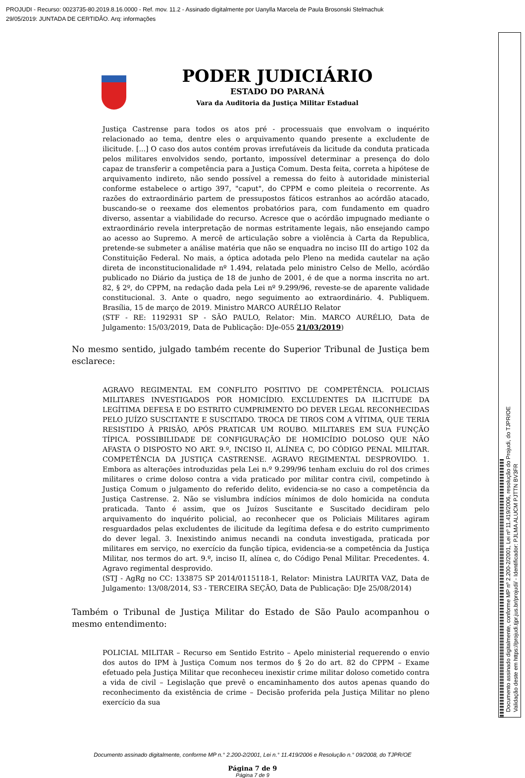PROJUDI - Recurso: 0023735-80.2019.8.16.0000 - Ref. mov. 11.2 - Assinado digitalmente por Uanylla Marcela de Paula Brosonski Stelmachuk
29/05/2019: JUNTADA DE CERTIDÃO. Arq: informações
PODER JUDICIÁRIO
ESTADO DO PARANÁ
Vara da Auditoria da Justiça Militar Estadual
Justiça Castrense para todos os atos pré - processuais que envolvam o inquérito relacionado ao tema, dentre eles o arquivamento quando presente a excludente de ilicitude. [...] O caso dos autos contém provas irrefutáveis da licitude da conduta praticada pelos militares envolvidos sendo, portanto, impossível determinar a presença do dolo capaz de transferir a competência para a Justiça Comum. Desta feita, correta a hipótese de arquivamento indireto, não sendo possível a remessa do feito à autoridade ministerial conforme estabelece o artigo 397, "caput", do CPPM e como pleiteia o recorrente. As razões do extraordinário partem de pressupostos fáticos estranhos ao acórdão atacado, buscando-se o reexame dos elementos probatórios para, com fundamento em quadro diverso, assentar a viabilidade do recurso. Acresce que o acórdão impugnado mediante o extraordinário revela interpretação de normas estritamente legais, não ensejando campo ao acesso ao Supremo. A mercê de articulação sobre a violência à Carta da Republica, pretende-se submeter a análise matéria que não se enquadra no inciso III do artigo 102 da Constituição Federal. No mais, a óptica adotada pelo Pleno na medida cautelar na ação direta de inconstitucionalidade nº 1.494, relatada pelo ministro Celso de Mello, acórdão publicado no Diário da justiça de 18 de junho de 2001, é de que a norma inscrita no art. 82, § 2º, do CPPM, na redação dada pela Lei nº 9.299/96, reveste-se de aparente validade constitucional. 3. Ante o quadro, nego seguimento ao extraordinário. 4. Publiquem. Brasília, 15 de março de 2019. Ministro MARCO AURÉLIO Relator
(STF - RE: 1192931 SP - SÃO PAULO, Relator: Min. MARCO AURÉLIO, Data de Julgamento: 15/03/2019, Data de Publicação: DJe-055 21/03/2019)
No mesmo sentido, julgado também recente do Superior Tribunal de Justiça bem esclarece:
AGRAVO REGIMENTAL EM CONFLITO POSITIVO DE COMPETÊNCIA. POLICIAIS MILITARES INVESTIGADOS POR HOMICÍDIO. EXCLUDENTES DA ILICITUDE DA LEGÍTIMA DEFESA E DO ESTRITO CUMPRIMENTO DO DEVER LEGAL RECONHECIDAS PELO JUÍZO SUSCITANTE E SUSCITADO. TROCA DE TIROS COM A VÍTIMA, QUE TERIA RESISTIDO À PRISÃO, APÓS PRATICAR UM ROUBO. MILITARES EM SUA FUNÇÃO TÍPICA. POSSIBILIDADE DE CONFIGURAÇÃO DE HOMICÍDIO DOLOSO QUE NÃO AFASTA O DISPOSTO NO ART. 9.º, INCISO II, ALÍNEA C, DO CÓDIGO PENAL MILITAR. COMPETÊNCIA DA JUSTIÇA CASTRENSE. AGRAVO REGIMENTAL DESPROVIDO. 1. Embora as alterações introduzidas pela Lei n.º 9.299/96 tenham excluiu do rol dos crimes militares o crime doloso contra a vida praticado por militar contra civil, competindo à Justiça Comum o julgamento do referido delito, evidencia-se no caso a competência da Justiça Castrense. 2. Não se vislumbra indícios mínimos de dolo homicida na conduta praticada. Tanto é assim, que os Juízos Suscitante e Suscitado decidiram pelo arquivamento do inquérito policial, ao reconhecer que os Policiais Militares agiram resguardados pelas excludentes de ilicitude da legítima defesa e do estrito cumprimento do dever legal. 3. Inexistindo animus necandi na conduta investigada, praticada por militares em serviço, no exercício da função típica, evidencia-se a competência da Justiça Militar, nos termos do art. 9.º, inciso II, alínea c, do Código Penal Militar. Precedentes. 4. Agravo regimental desprovido.
(STJ - AgRg no CC: 133875 SP 2014/0115118-1, Relator: Ministra LAURITA VAZ, Data de Julgamento: 13/08/2014, S3 - TERCEIRA SEÇÃO, Data de Publicação: DJe 25/08/2014)
Também o Tribunal de Justiça Militar do Estado de São Paulo acompanhou o mesmo entendimento:
POLICIAL MILITAR – Recurso em Sentido Estrito – Apelo ministerial requerendo o envio dos autos do IPM à Justiça Comum nos termos do § 2o do art. 82 do CPPM – Exame efetuado pela Justiça Militar que reconheceu inexistir crime militar doloso cometido contra a vida de civil – Legislação que prevê o encaminhamento dos autos apenas quando do reconhecimento da existência de crime – Decisão proferida pela Justiça Militar no pleno exercício da sua
Documento assinado digitalmente, conforme MP n.° 2.200-2/2001, Lei n.° 11.419/2006 e Resolução n.° 09/2008, do TJPR/OE
Página 7 de 9
Página 7 de 9
Documento assinado digitalmente, conforme MP nº 2.200-2/2001, Lei nº 11.419/2006, resolução do Projudi, do TJPR/OE
Validação deste em https://projudi.tjpr.jus.br/projudi/ - Identificador: PJLMA ALUCM PJTTN BV3FR